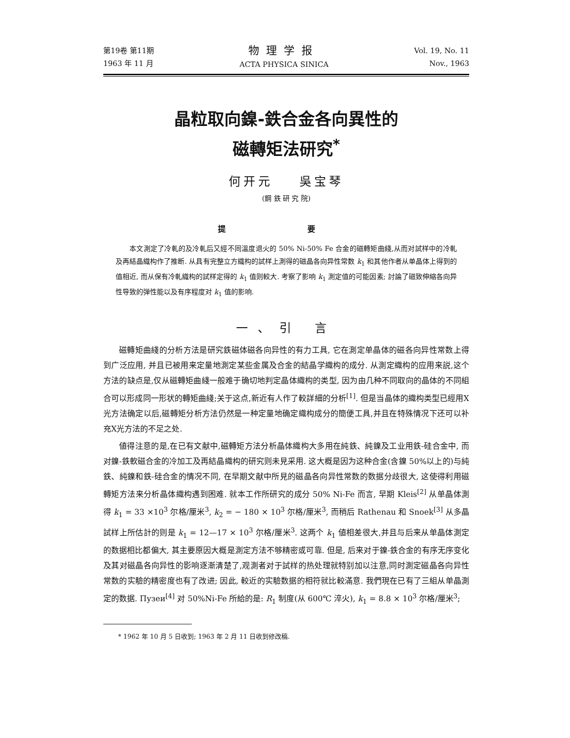第19卷 第11期
1963 年 11 月
物理学报
ACTA PHYSICA SINICA
Vol. 19, No. 11
Nov., 1963
晶粒取向鎳-鉄合金各向異性的
磁轉矩法研究<sup>*</sup>
何开元 吳宝琴
(鋼 鉄 研 究 院)
提 要
本文測定了冷軋的及冷軋后又經不同溫度退火的 50% Ni-50% Fe 合金的磁轉矩曲綫,从而对試样中的冷軋及再結晶織构作了推断. 从具有完整立方織构的試样上測得的磁晶各向异性常数 k<sub>1</sub> 和其他作者从单晶体上得到的值相近, 而从保有冷軋織构的試样定得的 k<sub>1</sub> 值则較大. 考察了影响 k<sub>1</sub> 測定值的可能因素; 討論了磁致伸縮各向异性导致的弹性能以及有序程度对 k<sub>1</sub> 值的影响.
一、引 言
磁轉矩曲綫的分析方法是研究鉄磁体磁各向异性的有力工具, 它在測定单晶体的磁各向异性常数上得到广泛应用, 并且已被用来定量地測定某些金属及合金的結晶学織构的成分. 从測定織构的应用来説,这个方法的缺点是,仅从磁轉矩曲綫一般难于确切地判定晶体織构的类型, 因为由几种不同取向的晶体的不同組合可以形成同一形状的轉矩曲綫;关于这点,新近有人作了較詳細的分析<sup>[1]</sup>. 但是当晶体的織构类型已經用X光方法确定以后,磁轉矩分析方法仍然是一种定量地确定織构成分的簡便工具,并且在特殊情况下还可以补充X光方法的不足之处.
値得注意的是,在已有文献中,磁轉矩方法分析晶体織构大多用在純鉄、純鎳及工业用鉄-硅合金中, 而对鎳-鉄軟磁合金的冷加工及再結晶織构的研究则未見采用. 这大概是因为这种合金(含鎳 50%以上的)与純鉄、純鎳和鉄-硅合金的情况不同, 在早期文献中所見的磁晶各向异性常数的数据分歧很大, 这使得利用磁轉矩方法来分析晶体織构遇到困难. 就本工作所研究的成分 50% Ni-Fe 而言, 早期 Kleis<sup>[2]</sup> 从单晶体測得 k<sub>1</sub> = 33 ×10<sup>3</sup> 尔格/厘米<sup>3</sup>, k<sub>2</sub> = − 180 × 10<sup>3</sup> 尔格/厘米<sup>3</sup>, 而稍后 Rathenau 和 Snoek<sup>[3]</sup> 从多晶試样上所估計的则是 k<sub>1</sub> = 12—17 × 10<sup>3</sup> 尔格/厘米<sup>3</sup>. 这两个 k<sub>1</sub> 値相差很大,并且与后来从单晶体測定的数据相比都偏大, 其主要原因大概是測定方法不够精密或可靠. 但是, 后来对于鎳-鉄合金的有序无序变化及其对磁晶各向异性的影响逐漸清楚了,观測者对于試样的热处理就特别加以注意,同时測定磁晶各向异性常数的实驗的精密度也有了改进; 因此, 較近的实驗数据的相符就比較滿意. 我們現在已有了三組从单晶測定的数据. Пузеи<sup>[4]</sup> 对 50%Ni-Fe 所給的是: R<sub>1</sub> 制度(从 600℃ 淬火), k<sub>1</sub> = 8.8 × 10<sup>3</sup> 尔格/厘米<sup>3</sup>;
* 1962 年 10 月 5 日收到; 1963 年 2 月 11 日收到修改稿.